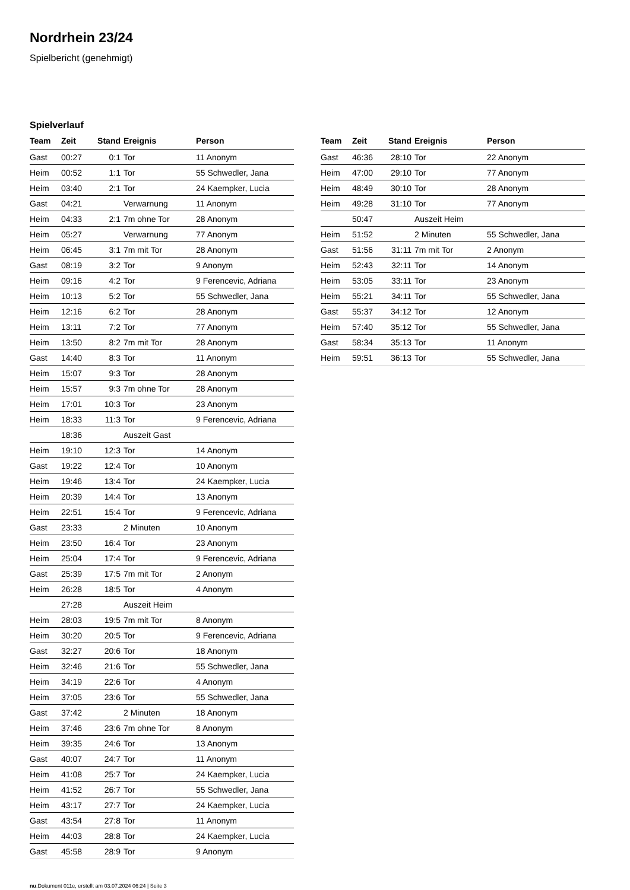Nordrhein 23/24
Spielbericht (genehmigt)
Spielverlauf
| Team | Zeit | Stand | Ereignis | Person |
| --- | --- | --- | --- | --- |
| Gast | 00:27 | 0:1 | Tor | 11 Anonym |
| Heim | 00:52 | 1:1 | Tor | 55 Schwedler, Jana |
| Heim | 03:40 | 2:1 | Tor | 24 Kaempker, Lucia |
| Gast | 04:21 | | Verwarnung | 11 Anonym |
| Heim | 04:33 | 2:1 | 7m ohne Tor | 28 Anonym |
| Heim | 05:27 | | Verwarnung | 77 Anonym |
| Heim | 06:45 | 3:1 | 7m mit Tor | 28 Anonym |
| Gast | 08:19 | 3:2 | Tor | 9 Anonym |
| Heim | 09:16 | 4:2 | Tor | 9 Ferencevic, Adriana |
| Heim | 10:13 | 5:2 | Tor | 55 Schwedler, Jana |
| Heim | 12:16 | 6:2 | Tor | 28 Anonym |
| Heim | 13:11 | 7:2 | Tor | 77 Anonym |
| Heim | 13:50 | 8:2 | 7m mit Tor | 28 Anonym |
| Gast | 14:40 | 8:3 | Tor | 11 Anonym |
| Heim | 15:07 | 9:3 | Tor | 28 Anonym |
| Heim | 15:57 | 9:3 | 7m ohne Tor | 28 Anonym |
| Heim | 17:01 | 10:3 | Tor | 23 Anonym |
| Heim | 18:33 | 11:3 | Tor | 9 Ferencevic, Adriana |
| | 18:36 | | Auszeit Gast | |
| Heim | 19:10 | 12:3 | Tor | 14 Anonym |
| Gast | 19:22 | 12:4 | Tor | 10 Anonym |
| Heim | 19:46 | 13:4 | Tor | 24 Kaempker, Lucia |
| Heim | 20:39 | 14:4 | Tor | 13 Anonym |
| Heim | 22:51 | 15:4 | Tor | 9 Ferencevic, Adriana |
| Gast | 23:33 | | 2 Minuten | 10 Anonym |
| Heim | 23:50 | 16:4 | Tor | 23 Anonym |
| Heim | 25:04 | 17:4 | Tor | 9 Ferencevic, Adriana |
| Gast | 25:39 | 17:5 | 7m mit Tor | 2 Anonym |
| Heim | 26:28 | 18:5 | Tor | 4 Anonym |
| | 27:28 | | Auszeit Heim | |
| Heim | 28:03 | 19:5 | 7m mit Tor | 8 Anonym |
| Heim | 30:20 | 20:5 | Tor | 9 Ferencevic, Adriana |
| Gast | 32:27 | 20:6 | Tor | 18 Anonym |
| Heim | 32:46 | 21:6 | Tor | 55 Schwedler, Jana |
| Heim | 34:19 | 22:6 | Tor | 4 Anonym |
| Heim | 37:05 | 23:6 | Tor | 55 Schwedler, Jana |
| Gast | 37:42 | | 2 Minuten | 18 Anonym |
| Heim | 37:46 | 23:6 | 7m ohne Tor | 8 Anonym |
| Heim | 39:35 | 24:6 | Tor | 13 Anonym |
| Gast | 40:07 | 24:7 | Tor | 11 Anonym |
| Heim | 41:08 | 25:7 | Tor | 24 Kaempker, Lucia |
| Heim | 41:52 | 26:7 | Tor | 55 Schwedler, Jana |
| Heim | 43:17 | 27:7 | Tor | 24 Kaempker, Lucia |
| Gast | 43:54 | 27:8 | Tor | 11 Anonym |
| Heim | 44:03 | 28:8 | Tor | 24 Kaempker, Lucia |
| Gast | 45:58 | 28:9 | Tor | 9 Anonym |
| Team | Zeit | Stand | Ereignis | Person |
| --- | --- | --- | --- | --- |
| Gast | 46:36 | 28:10 | Tor | 22 Anonym |
| Heim | 47:00 | 29:10 | Tor | 77 Anonym |
| Heim | 48:49 | 30:10 | Tor | 28 Anonym |
| Heim | 49:28 | 31:10 | Tor | 77 Anonym |
| | 50:47 | | Auszeit Heim | |
| Heim | 51:52 | | 2 Minuten | 55 Schwedler, Jana |
| Gast | 51:56 | 31:11 | 7m mit Tor | 2 Anonym |
| Heim | 52:43 | 32:11 | Tor | 14 Anonym |
| Heim | 53:05 | 33:11 | Tor | 23 Anonym |
| Heim | 55:21 | 34:11 | Tor | 55 Schwedler, Jana |
| Gast | 55:37 | 34:12 | Tor | 12 Anonym |
| Heim | 57:40 | 35:12 | Tor | 55 Schwedler, Jana |
| Gast | 58:34 | 35:13 | Tor | 11 Anonym |
| Heim | 59:51 | 36:13 | Tor | 55 Schwedler, Jana |
nu.Dokument 011e, erstellt am 03.07.2024 06:24 | Seite 3